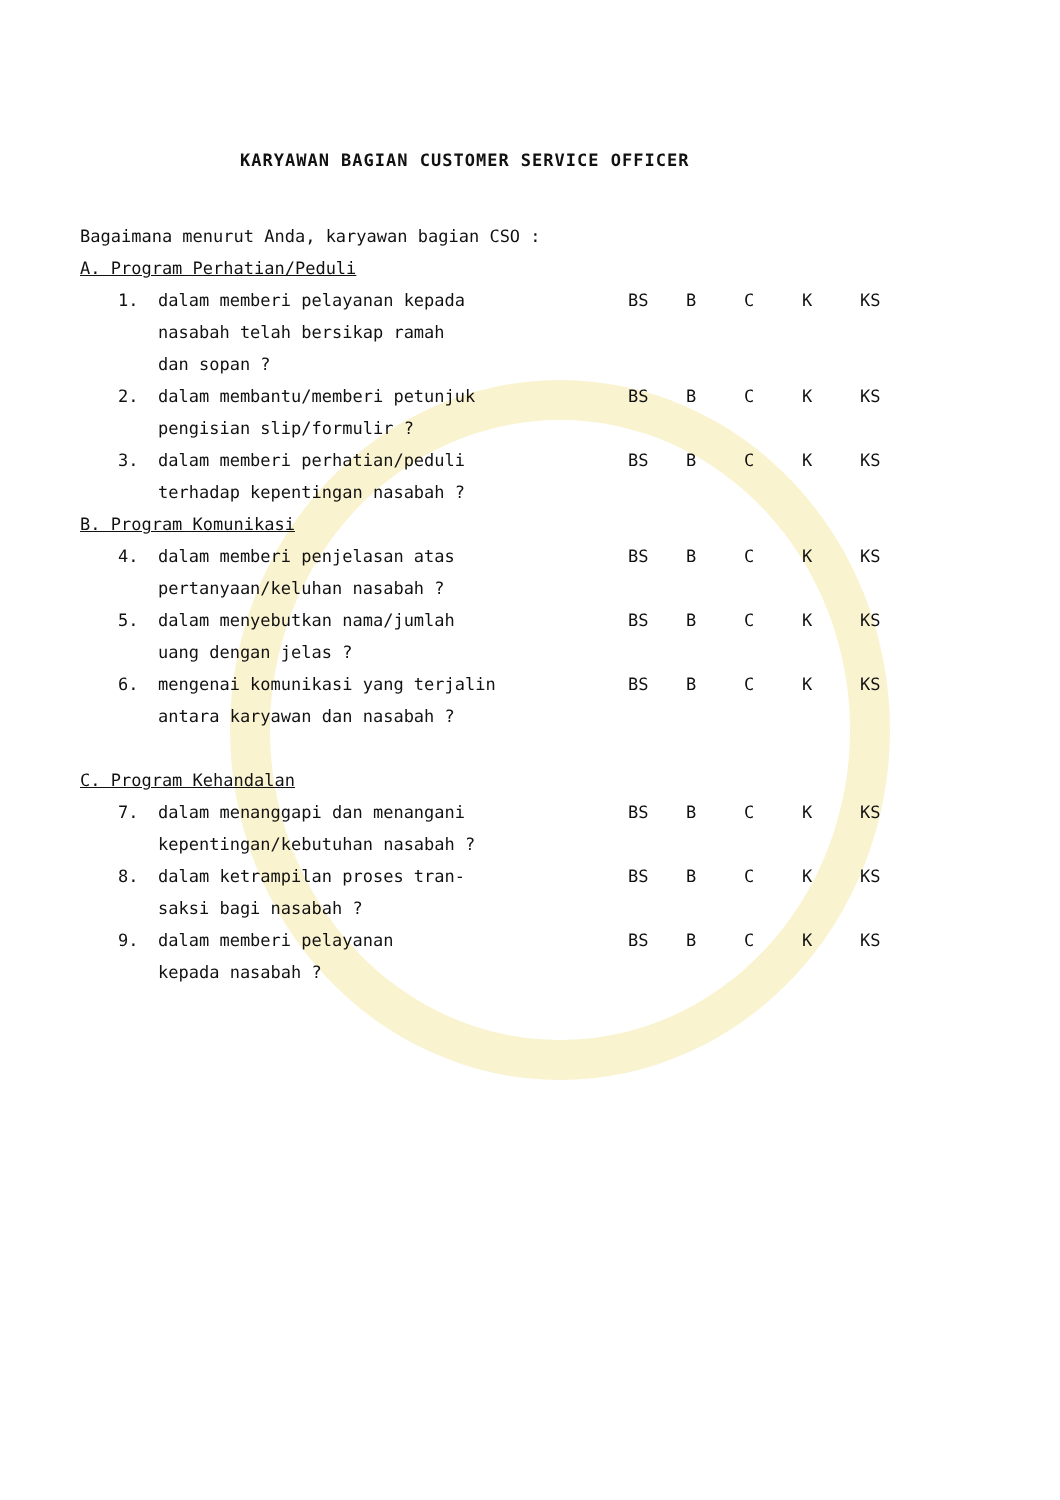KARYAWAN BAGIAN CUSTOMER SERVICE OFFICER
Bagaimana menurut Anda, karyawan bagian CSO :
A. Program Perhatian/Peduli
| 1. | dalam memberi pelayanan kepada nasabah telah bersikap ramah dan sopan ? | BS | B | C | K | KS |
| 2. | dalam membantu/memberi petunjuk pengisian slip/formulir ? | BS | B | C | K | KS |
| 3. | dalam memberi perhatian/peduli terhadap kepentingan nasabah ? | BS | B | C | K | KS |
B. Program Komunikasi
| 4. | dalam memberi penjelasan atas pertanyaan/keluhan nasabah ? | BS | B | C | K | KS |
| 5. | dalam menyebutkan nama/jumlah uang dengan jelas ? | BS | B | C | K | KS |
| 6. | mengenai komunikasi yang terjalin antara karyawan dan nasabah ? | BS | B | C | K | KS |
C. Program Kehandalan
| 7. | dalam menanggapi dan menangani kepentingan/kebutuhan nasabah ? | BS | B | C | K | KS |
| 8. | dalam ketrampilan proses tran- saksi bagi nasabah ? | BS | B | C | K | KS |
| 9. | dalam memberi pelayanan kepada nasabah ? | BS | B | C | K | KS |